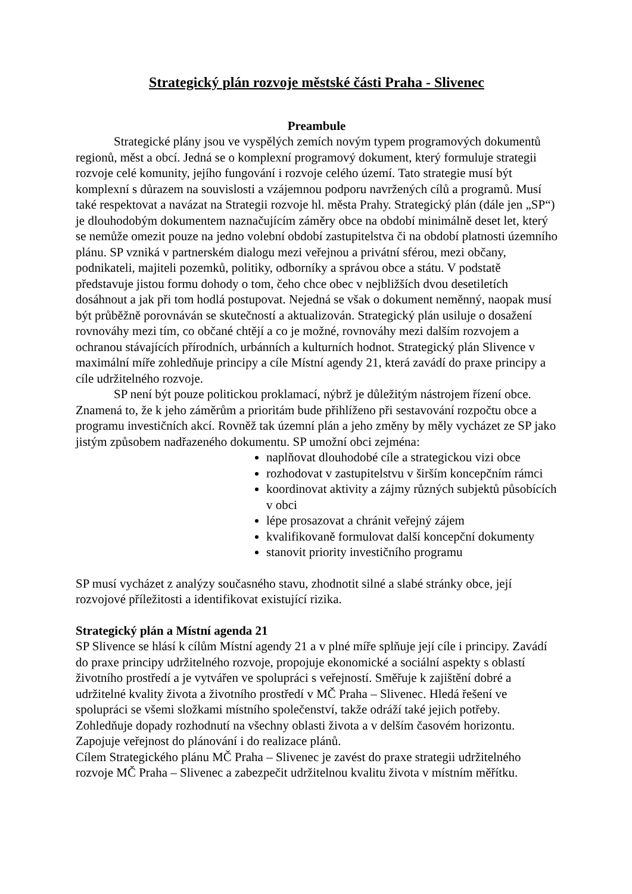Strategický plán rozvoje městské části Praha - Slivenec
Preambule
Strategické plány jsou ve vyspělých zemích novým typem programových dokumentů regionů, měst a obcí. Jedná se o komplexní programový dokument, který formuluje strategii rozvoje celé komunity, jejího fungování i rozvoje celého území. Tato strategie musí být komplexní s důrazem na souvislosti a vzájemnou podporu navržených cílů a programů. Musí také respektovat a navázat na Strategii rozvoje hl. města Prahy. Strategický plán (dále jen „SP“) je dlouhodobým dokumentem naznačujícím záměry obce na období minimálně deset let, který se nemůže omezit pouze na jedno volební období zastupitelstva či na období platnosti územního plánu. SP vzniká v partnerském dialogu mezi veřejnou a privátní sférou, mezi občany, podnikateli, majiteli pozemků, politiky, odborníky a správou obce a státu. V podstatě představuje jistou formu dohody o tom, čeho chce obec v nejbližších dvou desetiletích dosáhnout a jak při tom hodlá postupovat. Nejedná se však o dokument neměnný, naopak musí být průběžně porovnáván se skutečností a aktualizován. Strategický plán usiluje o dosažení rovnováhy mezi tím, co občané chtějí a co je možné, rovnováhy mezi dalším rozvojem a ochranou stávajících přírodních, urbánních a kulturních hodnot. Strategický plán Slivence v maximální míře zohledňuje principy a cíle Místní agendy 21, která zavádí do praxe principy a cíle udržitelného rozvoje.
SP není být pouze politickou proklamací, nýbrž je důležitým nástrojem řízení obce. Znamená to, že k jeho záměrům a prioritám bude přihlíženo při sestavování rozpočtu obce a programu investičních akcí. Rovněž tak územní plán a jeho změny by měly vycházet ze SP jako jistým způsobem nadřazeného dokumentu. SP umožní obci zejména:
naplňovat dlouhodobé cíle a strategickou vizi obce
rozhodovat v zastupitelstvu v širším koncepčním rámci
koordinovat aktivity a zájmy různých subjektů působících v obci
lépe prosazovat a chránit veřejný zájem
kvalifikovaně formulovat další koncepční dokumenty
stanovit priority investičního programu
SP musí vycházet z analýzy současného stavu, zhodnotit silné a slabé stránky obce, její rozvojové příležitosti a identifikovat existující rizika.
Strategický plán a Místní agenda 21
SP Slivence se hlásí k cílům Místní agendy 21 a v plné míře splňuje její cíle i principy. Zavádí do praxe principy udržitelného rozvoje, propojuje ekonomické a sociální aspekty s oblastí životního prostředí a je vytvářen ve spolupráci s veřejností. Směřuje k zajištění dobré a udržitelné kvality života a životního prostředí v MČ Praha – Slivenec. Hledá řešení ve spolupráci se všemi složkami místního společenství, takže odráží také jejich potřeby. Zohledňuje dopady rozhodnutí na všechny oblasti života a v delším časovém horizontu. Zapojuje veřejnost do plánování i do realizace plánů.
Cílem Strategického plánu MČ Praha – Slivenec je zavést do praxe strategii udržitelného rozvoje MČ Praha – Slivenec a zabezpečit udržitelnou kvalitu života v místním měřítku.